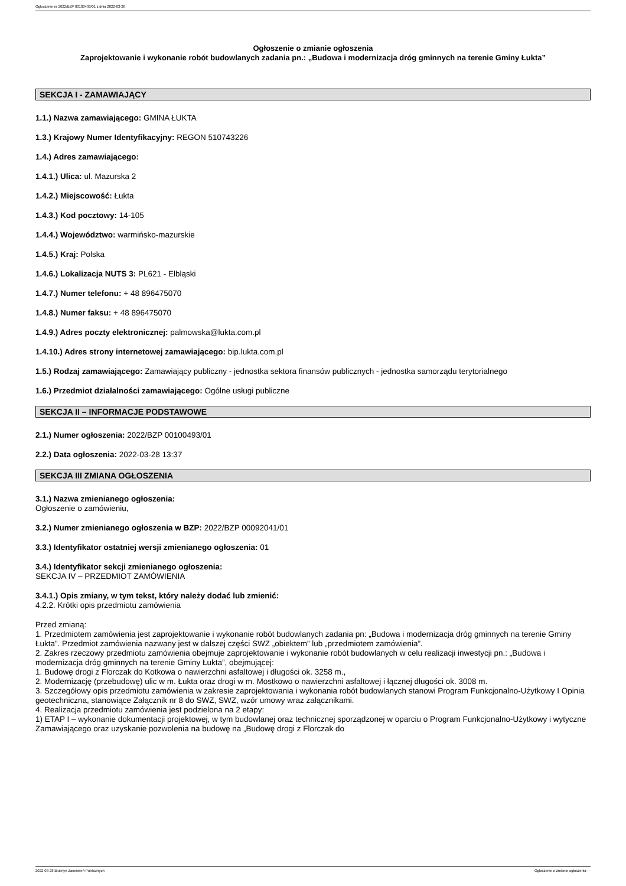Ogłoszenie nr 2022/BZP 00100493/01 z dnia 2022-03-28
Ogłoszenie o zmianie ogłoszenia
Zaprojektowanie i wykonanie robót budowlanych zadania pn.: „Budowa i modernizacja dróg gminnych na terenie Gminy Łukta”
SEKCJA I - ZAMAWIAJĄCY
1.1.) Nazwa zamawiającego: GMINA ŁUKTA
1.3.) Krajowy Numer Identyfikacyjny: REGON 510743226
1.4.) Adres zamawiającego:
1.4.1.) Ulica: ul. Mazurska 2
1.4.2.) Miejscowość: Łukta
1.4.3.) Kod pocztowy: 14-105
1.4.4.) Województwo: warmińsko-mazurskie
1.4.5.) Kraj: Polska
1.4.6.) Lokalizacja NUTS 3: PL621 - Elbląski
1.4.7.) Numer telefonu: + 48 896475070
1.4.8.) Numer faksu: + 48 896475070
1.4.9.) Adres poczty elektronicznej: palmowska@lukta.com.pl
1.4.10.) Adres strony internetowej zamawiającego: bip.lukta.com.pl
1.5.) Rodzaj zamawiającego: Zamawiający publiczny - jednostka sektora finansów publicznych - jednostka samorządu terytorialnego
1.6.) Przedmiot działalności zamawiającego: Ogólne usługi publiczne
SEKCJA II – INFORMACJE PODSTAWOWE
2.1.) Numer ogłoszenia: 2022/BZP 00100493/01
2.2.) Data ogłoszenia: 2022-03-28 13:37
SEKCJA III ZMIANA OGŁOSZENIA
3.1.) Nazwa zmienianego ogłoszenia:
Ogłoszenie o zamówieniu,
3.2.) Numer zmienianego ogłoszenia w BZP: 2022/BZP 00092041/01
3.3.) Identyfikator ostatniej wersji zmienianego ogłoszenia: 01
3.4.) Identyfikator sekcji zmienianego ogłoszenia:
SEKCJA IV – PRZEDMIOT ZAMÓWIENIA
3.4.1.) Opis zmiany, w tym tekst, który należy dodać lub zmienić:
4.2.2. Krótki opis przedmiotu zamówienia
Przed zmianą:
1. Przedmiotem zamówienia jest zaprojektowanie i wykonanie robót budowlanych zadania pn: „Budowa i modernizacja dróg gminnych na terenie Gminy Łukta”. Przedmiot zamówienia nazwany jest w dalszej części SWZ „obiektem” lub „przedmiotem zamówienia”.
2. Zakres rzeczowy przedmiotu zamówienia obejmuje zaprojektowanie i wykonanie robót budowlanych w celu realizacji inwestycji pn.: „Budowa i modernizacja dróg gminnych na terenie Gminy Łukta”, obejmującej:
1. Budowę drogi z Florczak do Kotkowa o nawierzchni asfaltowej i długości ok. 3258 m.,
2. Modernizację (przebudowę) ulic w m. Łukta oraz drogi w m. Mostkowo o nawierzchni asfaltowej i łącznej długości ok. 3008 m.
3. Szczegółowy opis przedmiotu zamówienia w zakresie zaprojektowania i wykonania robót budowlanych stanowi Program Funkcjonalno-Użytkowy I Opinia geotechniczna, stanowiące Załącznik nr 8 do SWZ, SWZ, wzór umowy wraz załącznikami.
4. Realizacja przedmiotu zamówienia jest podzielona na 2 etapy:
1) ETAP I – wykonanie dokumentacji projektowej, w tym budowlanej oraz technicznej sporządzonej w oparciu o Program Funkcjonalno-Użytkowy i wytyczne Zamawiającego oraz uzyskanie pozwolenia na budowę na „Budowę drogi z Florczak do
2022-03-28 Biuletyn Zamówień Publicznych Ogłoszenie o zmianie ogłoszenia - -